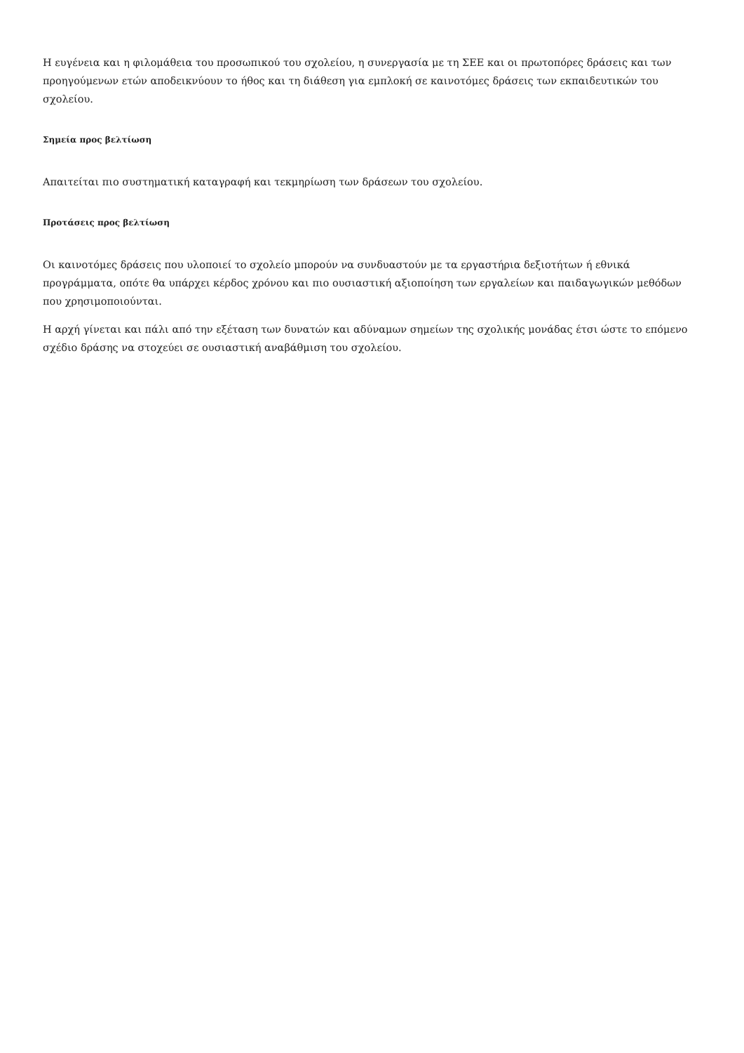Η ευγένεια και η φιλομάθεια του προσωπικού του σχολείου, η συνεργασία με τη ΣΕΕ και οι πρωτοπόρες δράσεις και των προηγούμενων ετών αποδεικνύουν το ήθος και τη διάθεση για εμπλοκή σε καινοτόμες δράσεις των εκπαιδευτικών του σχολείου.
Σημεία προς βελτίωση
Απαιτείται πιο συστηματική καταγραφή και τεκμηρίωση των δράσεων του σχολείου.
Προτάσεις προς βελτίωση
Οι καινοτόμες δράσεις που υλοποιεί το σχολείο μπορούν να συνδυαστούν με τα εργαστήρια δεξιοτήτων ή εθνικά προγράμματα, οπότε θα υπάρχει κέρδος χρόνου και πιο ουσιαστική αξιοποίηση των εργαλείων και παιδαγωγικών μεθόδων που χρησιμοποιούνται.
Η αρχή γίνεται και πάλι από την εξέταση των δυνατών και αδύναμων σημείων της σχολικής μονάδας έτσι ώστε το επόμενο σχέδιο δράσης να στοχεύει σε ουσιαστική αναβάθμιση του σχολείου.